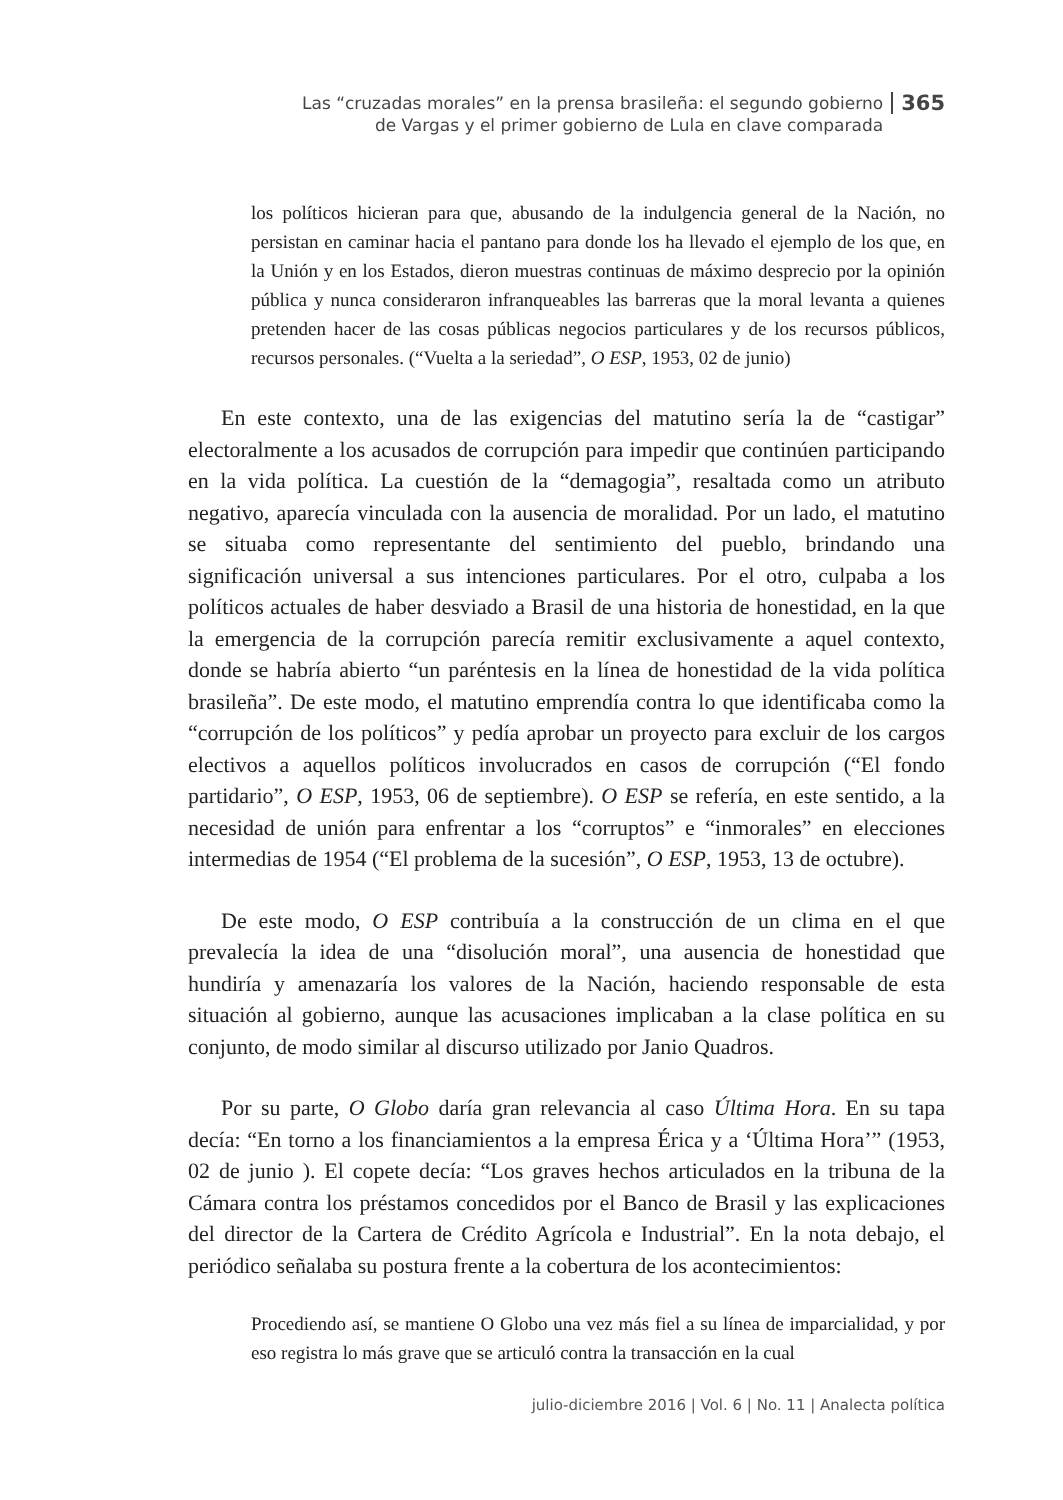Las “cruzadas morales” en la prensa brasileña: el segundo gobierno
de Vargas y el primer gobierno de Lula en clave comparada
365
los políticos hicieran para que, abusando de la indulgencia general de la Nación, no persistan en caminar hacia el pantano para donde los ha llevado el ejemplo de los que, en la Unión y en los Estados, dieron muestras continuas de máximo desprecio por la opinión pública y nunca consideraron infranqueables las barreras que la moral levanta a quienes pretenden hacer de las cosas públicas negocios particulares y de los recursos públicos, recursos personales. (“Vuelta a la seriedad”, O ESP, 1953, 02 de junio)
En este contexto, una de las exigencias del matutino sería la de “castigar” electoralmente a los acusados de corrupción para impedir que continúen participando en la vida política. La cuestión de la “demagogia”, resaltada como un atributo negativo, aparecía vinculada con la ausencia de moralidad. Por un lado, el matutino se situaba como representante del sentimiento del pueblo, brindando una significación universal a sus intenciones particulares. Por el otro, culpaba a los políticos actuales de haber desviado a Brasil de una historia de honestidad, en la que la emergencia de la corrupción parecía remitir exclusivamente a aquel contexto, donde se habría abierto “un paréntesis en la línea de honestidad de la vida política brasileña”. De este modo, el matutino emprendía contra lo que identificaba como la “corrupción de los políticos” y pedía aprobar un proyecto para excluir de los cargos electivos a aquellos políticos involucrados en casos de corrupción (“El fondo partidario”, O ESP, 1953, 06 de septiembre). O ESP se refería, en este sentido, a la necesidad de unión para enfrentar a los “corruptos” e “inmorales” en elecciones intermedias de 1954 (“El problema de la sucesión”, O ESP, 1953, 13 de octubre).
De este modo, O ESP contribuía a la construcción de un clima en el que prevalecía la idea de una “disolución moral”, una ausencia de honestidad que hundiría y amenazaría los valores de la Nación, haciendo responsable de esta situación al gobierno, aunque las acusaciones implicaban a la clase política en su conjunto, de modo similar al discurso utilizado por Janio Quadros.
Por su parte, O Globo daría gran relevancia al caso Última Hora. En su tapa decía: “En torno a los financiamientos a la empresa Érica y a ‘Última Hora’” (1953, 02 de junio ). El copete decía: “Los graves hechos articulados en la tribuna de la Cámara contra los préstamos concedidos por el Banco de Brasil y las explicaciones del director de la Cartera de Crédito Agrícola e Industrial”. En la nota debajo, el periódico señalaba su postura frente a la cobertura de los acontecimientos:
Procediendo así, se mantiene O Globo una vez más fiel a su línea de imparcialidad, y por eso registra lo más grave que se articuló contra la transacción en la cual
julio-diciembre 2016 | Vol. 6 | No. 11 | Analecta política